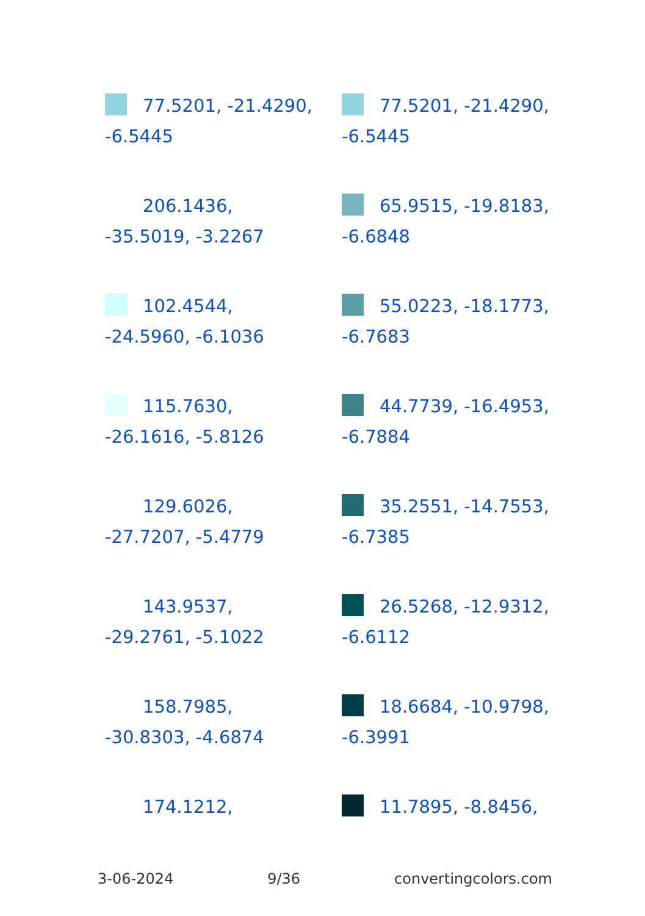77.5201, -21.4290,
-6.5445
77.5201, -21.4290,
-6.5445
206.1436,
-35.5019, -3.2267
65.9515, -19.8183,
-6.6848
102.4544,
-24.5960, -6.1036
55.0223, -18.1773,
-6.7683
115.7630,
-26.1616, -5.8126
44.7739, -16.4953,
-6.7884
129.6026,
-27.7207, -5.4779
35.2551, -14.7553,
-6.7385
143.9537,
-29.2761, -5.1022
26.5268, -12.9312,
-6.6112
158.7985,
-30.8303, -4.6874
18.6684, -10.9798,
-6.3991
174.1212,
11.7895, -8.8456,
3-06-2024 9/36 convertingcolors.com